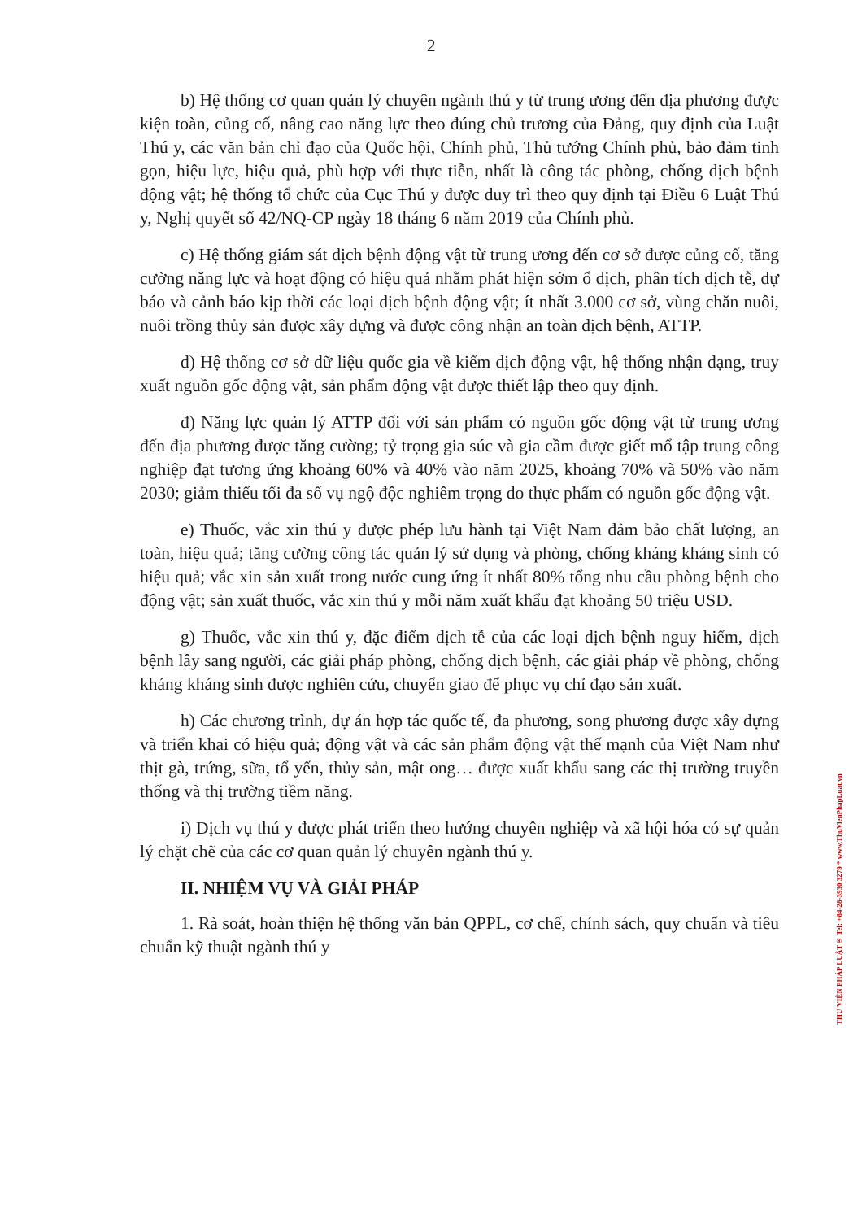2
b) Hệ thống cơ quan quản lý chuyên ngành thú y từ trung ương đến địa phương được kiện toàn, củng cố, nâng cao năng lực theo đúng chủ trương của Đảng, quy định của Luật Thú y, các văn bản chỉ đạo của Quốc hội, Chính phủ, Thủ tướng Chính phủ, bảo đảm tinh gọn, hiệu lực, hiệu quả, phù hợp với thực tiễn, nhất là công tác phòng, chống dịch bệnh động vật; hệ thống tổ chức của Cục Thú y được duy trì theo quy định tại Điều 6 Luật Thú y, Nghị quyết số 42/NQ-CP ngày 18 tháng 6 năm 2019 của Chính phủ.
c) Hệ thống giám sát dịch bệnh động vật từ trung ương đến cơ sở được củng cố, tăng cường năng lực và hoạt động có hiệu quả nhằm phát hiện sớm ổ dịch, phân tích dịch tễ, dự báo và cảnh báo kịp thời các loại dịch bệnh động vật; ít nhất 3.000 cơ sở, vùng chăn nuôi, nuôi trồng thủy sản được xây dựng và được công nhận an toàn dịch bệnh, ATTP.
d) Hệ thống cơ sở dữ liệu quốc gia về kiểm dịch động vật, hệ thống nhận dạng, truy xuất nguồn gốc động vật, sản phẩm động vật được thiết lập theo quy định.
đ) Năng lực quản lý ATTP đối với sản phẩm có nguồn gốc động vật từ trung ương đến địa phương được tăng cường; tỷ trọng gia súc và gia cầm được giết mổ tập trung công nghiệp đạt tương ứng khoảng 60% và 40% vào năm 2025, khoảng 70% và 50% vào năm 2030; giảm thiểu tối đa số vụ ngộ độc nghiêm trọng do thực phẩm có nguồn gốc động vật.
e) Thuốc, vắc xin thú y được phép lưu hành tại Việt Nam đảm bảo chất lượng, an toàn, hiệu quả; tăng cường công tác quản lý sử dụng và phòng, chống kháng kháng sinh có hiệu quả; vắc xin sản xuất trong nước cung ứng ít nhất 80% tổng nhu cầu phòng bệnh cho động vật; sản xuất thuốc, vắc xin thú y mỗi năm xuất khẩu đạt khoảng 50 triệu USD.
g) Thuốc, vắc xin thú y, đặc điểm dịch tễ của các loại dịch bệnh nguy hiểm, dịch bệnh lây sang người, các giải pháp phòng, chống dịch bệnh, các giải pháp về phòng, chống kháng kháng sinh được nghiên cứu, chuyển giao để phục vụ chỉ đạo sản xuất.
h) Các chương trình, dự án hợp tác quốc tế, đa phương, song phương được xây dựng và triển khai có hiệu quả; động vật và các sản phẩm động vật thế mạnh của Việt Nam như thịt gà, trứng, sữa, tổ yến, thủy sản, mật ong… được xuất khẩu sang các thị trường truyền thống và thị trường tiềm năng.
i) Dịch vụ thú y được phát triển theo hướng chuyên nghiệp và xã hội hóa có sự quản lý chặt chẽ của các cơ quan quản lý chuyên ngành thú y.
II. NHIỆM VỤ VÀ GIẢI PHÁP
1. Rà soát, hoàn thiện hệ thống văn bản QPPL, cơ chế, chính sách, quy chuẩn và tiêu chuẩn kỹ thuật ngành thú y
THƯ VIỆN PHÁP LUẬT® Tel: +84-28-3930 3279 * www.ThuVienPhapLuat.vn